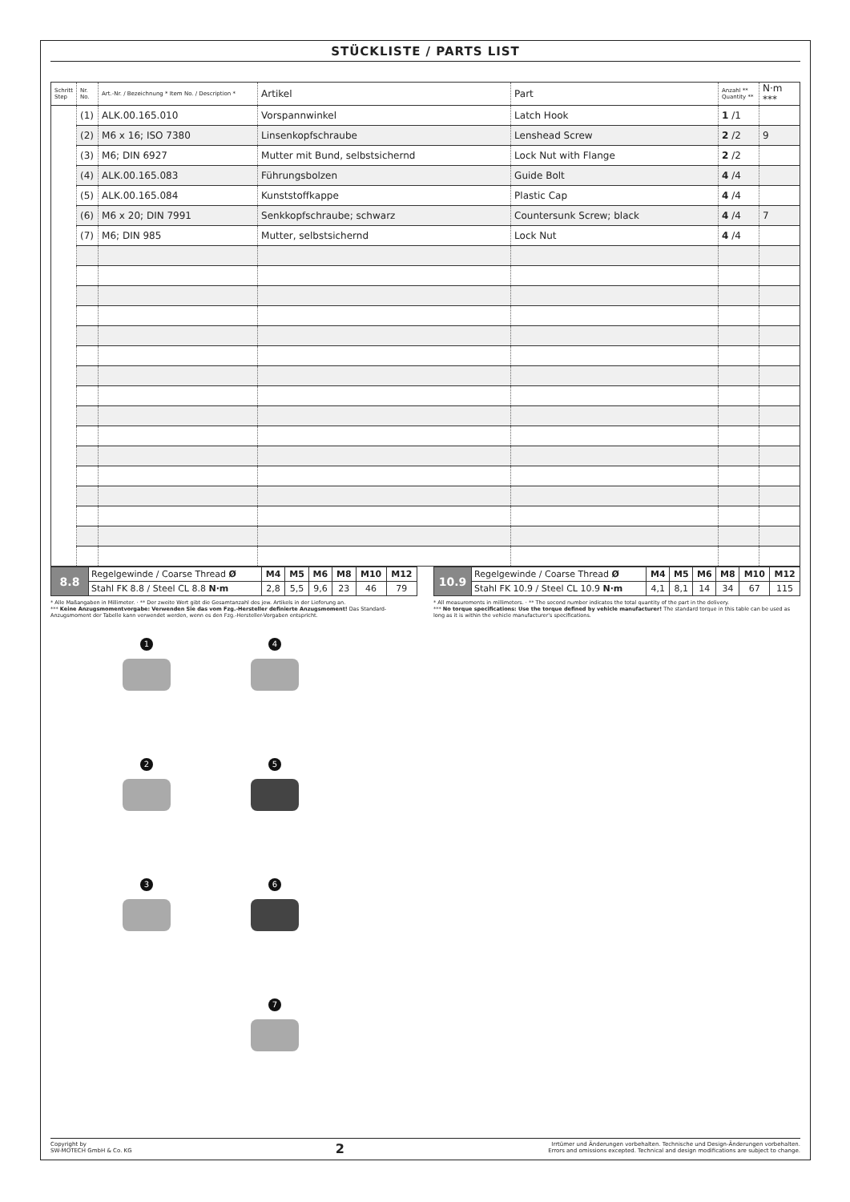STÜCKLISTE / PARTS LIST
| Schritt Step | Nr. No. | Art.-Nr. / Bezeichnung * Item No. / Description * | Artikel | Part | Anzahl ** Quantity ** | N·m *** |
| --- | --- | --- | --- | --- | --- | --- |
| | (1) | ALK.00.165.010 | Vorspannwinkel | Latch Hook | 1 /1 | |
| | (2) | M6 x 16; ISO 7380 | Linsenkopfschraube | Lenshead Screw | 2 /2 | 9 |
| | (3) | M6; DIN 6927 | Mutter mit Bund, selbstsichernd | Lock Nut with Flange | 2 /2 | |
| | (4) | ALK.00.165.083 | Führungsbolzen | Guide Bolt | 4 /4 | |
| | (5) | ALK.00.165.084 | Kunststoffkappe | Plastic Cap | 4 /4 | |
| | (6) | M6 x 20; DIN 7991 | Senkkopfschraube; schwarz | Countersunk Screw; black | 4 /4 | 7 |
| | (7) | M6; DIN 985 | Mutter, selbstsichernd | Lock Nut | 4 /4 | |
| 8.8 | Regelgewinde / Coarse Thread Ø | M4 | M5 | M6 | M8 | M10 | M12 |
| | Stahl FK 8.8 / Steel CL 8.8 N·m | 2,8 | 5,5 | 9,6 | 23 | 46 | 79 |
| 10.9 | Regelgewinde / Coarse Thread Ø | M4 | M5 | M6 | M8 | M10 | M12 |
| | Stahl FK 10.9 / Steel CL 10.9 N·m | 4,1 | 8,1 | 14 | 34 | 67 | 115 |
* Alle Maßangaben in Millimeter. · ** Der zweite Wert gibt die Gesamtanzahl des jew. Artikels in der Lieferung an.
*** Keine Anzugsmomentvorgabe: Verwenden Sie das vom Fzg.-Hersteller definierte Anzugsmoment! Das Standard-Anzugsmoment der Tabelle kann verwendet werden, wenn es den Fzg.-Hersteller-Vorgaben entspricht.
* All measurements in millimeters. · ** The second number indicates the total quantity of the part in the delivery.
*** No torque specifications: Use the torque defined by vehicle manufacturer! The standard torque in this table can be used as long as it is within the vehicle manufacturer's specifications.
1
4
2
5
3
6
7
Copyright by
SW-MOTECH GmbH & Co. KG
2
Irrtümer und Änderungen vorbehalten. Technische und Design-Änderungen vorbehalten.
Errors and omissions excepted. Technical and design modifications are subject to change.